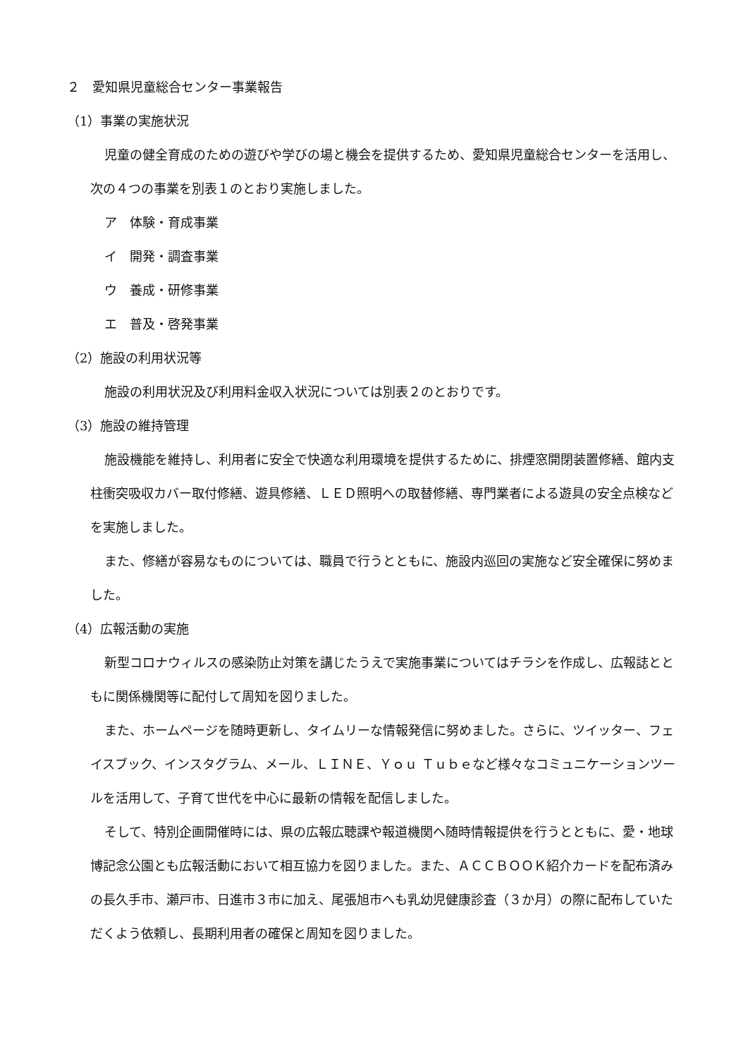２　愛知県児童総合センター事業報告
（1）事業の実施状況
児童の健全育成のための遊びや学びの場と機会を提供するため、愛知県児童総合センターを活用し、次の４つの事業を別表１のとおり実施しました。
ア　体験・育成事業
イ　開発・調査事業
ウ　養成・研修事業
エ　普及・啓発事業
（2）施設の利用状況等
施設の利用状況及び利用料金収入状況については別表２のとおりです。
（3）施設の維持管理
施設機能を維持し、利用者に安全で快適な利用環境を提供するために、排煙窓開閉装置修繕、館内支柱衝突吸収カバー取付修繕、遊具修繕、ＬＥＤ照明への取替修繕、専門業者による遊具の安全点検などを実施しました。
また、修繕が容易なものについては、職員で行うとともに、施設内巡回の実施など安全確保に努めました。
（4）広報活動の実施
新型コロナウィルスの感染防止対策を講じたうえで実施事業についてはチラシを作成し、広報誌とともに関係機関等に配付して周知を図りました。
また、ホームページを随時更新し、タイムリーな情報発信に努めました。さらに、ツイッター、フェイスブック、インスタグラム、メール、ＬＩＮＥ、Ｙｏｕ Ｔｕｂｅなど様々なコミュニケーションツールを活用して、子育て世代を中心に最新の情報を配信しました。
そして、特別企画開催時には、県の広報広聴課や報道機関へ随時情報提供を行うとともに、愛・地球博記念公園とも広報活動において相互協力を図りました。また、ＡＣＣＢＯＯＫ紹介カードを配布済みの長久手市、瀬戸市、日進市３市に加え、尾張旭市へも乳幼児健康診査（３か月）の際に配布していただくよう依頼し、長期利用者の確保と周知を図りました。